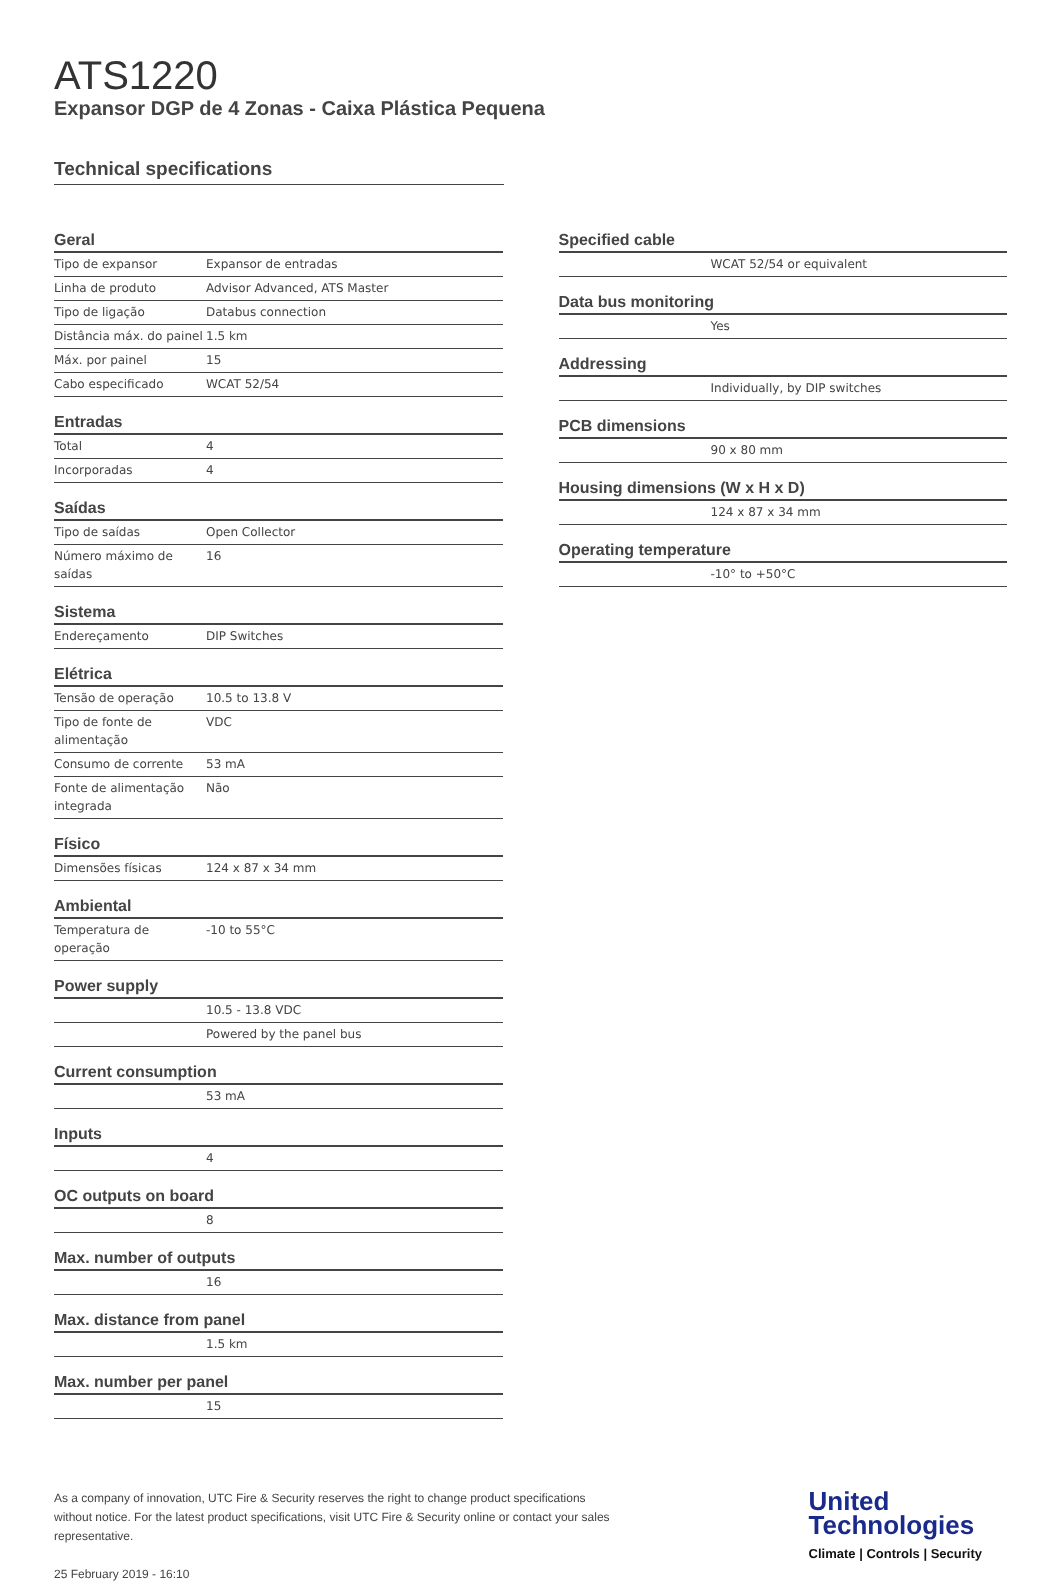ATS1220
Expansor DGP de 4 Zonas - Caixa Plástica Pequena
Technical specifications
Geral
| Tipo de expansor | Expansor de entradas |
| Linha de produto | Advisor Advanced, ATS Master |
| Tipo de ligação | Databus connection |
| Distância máx. do painel | 1.5 km |
| Máx. por painel | 15 |
| Cabo especificado | WCAT 52/54 |
Entradas
| Total | 4 |
| Incorporadas | 4 |
Saídas
| Tipo de saídas | Open Collector |
| Número máximo de saídas | 16 |
Sistema
| Endereçamento | DIP Switches |
Elétrica
| Tensão de operação | 10.5 to 13.8 V |
| Tipo de fonte de alimentação | VDC |
| Consumo de corrente | 53 mA |
| Fonte de alimentação integrada | Não |
Físico
| Dimensões físicas | 124 x 87 x 34 mm |
Ambiental
| Temperatura de operação | -10 to 55°C |
Power supply
| | 10.5 - 13.8 VDC |
| | Powered by the panel bus |
Current consumption
| | 53 mA |
Inputs
| | 4 |
OC outputs on board
| | 8 |
Max. number of outputs
| | 16 |
Max. distance from panel
| | 1.5 km |
Max. number per panel
| | 15 |
Specified cable
| | WCAT 52/54 or equivalent |
Data bus monitoring
| | Yes |
Addressing
| | Individually, by DIP switches |
PCB dimensions
| | 90 x 80 mm |
Housing dimensions (W x H x D)
| | 124 x 87 x 34 mm |
Operating temperature
| | -10° to +50°C |
As a company of innovation, UTC Fire & Security reserves the right to change product specifications without notice. For the latest product specifications, visit UTC Fire & Security online or contact your sales representative.
25 February 2019 - 16:10
United
Technologies
Climate | Controls | Security